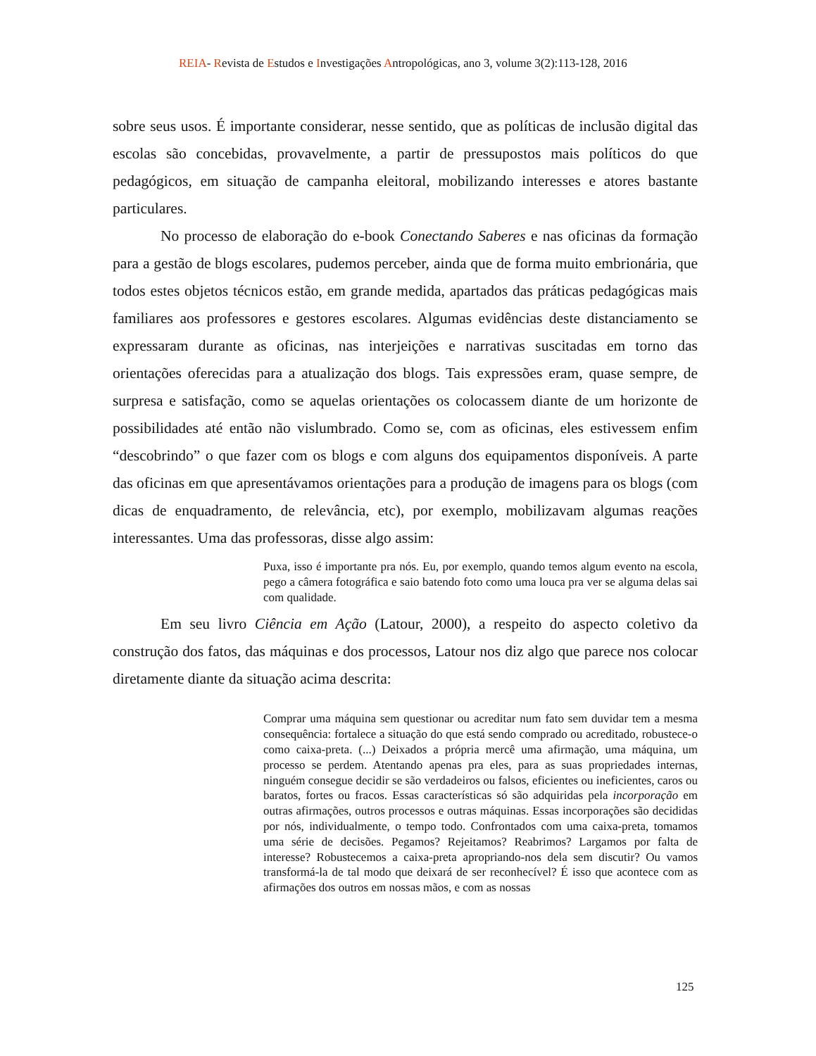REIA- Revista de Estudos e Investigações Antropológicas, ano 3, volume 3(2):113-128, 2016
sobre seus usos. É importante considerar, nesse sentido, que as políticas de inclusão digital das escolas são concebidas, provavelmente, a partir de pressupostos mais políticos do que pedagógicos, em situação de campanha eleitoral, mobilizando interesses e atores bastante particulares.
No processo de elaboração do e-book Conectando Saberes e nas oficinas da formação para a gestão de blogs escolares, pudemos perceber, ainda que de forma muito embrionária, que todos estes objetos técnicos estão, em grande medida, apartados das práticas pedagógicas mais familiares aos professores e gestores escolares. Algumas evidências deste distanciamento se expressaram durante as oficinas, nas interjeições e narrativas suscitadas em torno das orientações oferecidas para a atualização dos blogs. Tais expressões eram, quase sempre, de surpresa e satisfação, como se aquelas orientações os colocassem diante de um horizonte de possibilidades até então não vislumbrado. Como se, com as oficinas, eles estivessem enfim “descobrindo” o que fazer com os blogs e com alguns dos equipamentos disponíveis. A parte das oficinas em que apresentávamos orientações para a produção de imagens para os blogs (com dicas de enquadramento, de relevância, etc), por exemplo, mobilizavam algumas reações interessantes. Uma das professoras, disse algo assim:
Puxa, isso é importante pra nós. Eu, por exemplo, quando temos algum evento na escola, pego a câmera fotográfica e saio batendo foto como uma louca pra ver se alguma delas sai com qualidade.
Em seu livro Ciência em Ação (Latour, 2000), a respeito do aspecto coletivo da construção dos fatos, das máquinas e dos processos, Latour nos diz algo que parece nos colocar diretamente diante da situação acima descrita:
Comprar uma máquina sem questionar ou acreditar num fato sem duvidar tem a mesma consequência: fortalece a situação do que está sendo comprado ou acreditado, robustece-o como caixa-preta. (...) Deixados a própria mercê uma afirmação, uma máquina, um processo se perdem. Atentando apenas pra eles, para as suas propriedades internas, ninguém consegue decidir se são verdadeiros ou falsos, eficientes ou ineficientes, caros ou baratos, fortes ou fracos. Essas características só são adquiridas pela incorporação em outras afirmações, outros processos e outras máquinas. Essas incorporações são decididas por nós, individualmente, o tempo todo. Confrontados com uma caixa-preta, tomamos uma série de decisões. Pegamos? Rejeitamos? Reabrimos? Largamos por falta de interesse? Robustecemos a caixa-preta apropriando-nos dela sem discutir? Ou vamos transformá-la de tal modo que deixará de ser reconhecível? É isso que acontece com as afirmações dos outros em nossas mãos, e com as nossas
125